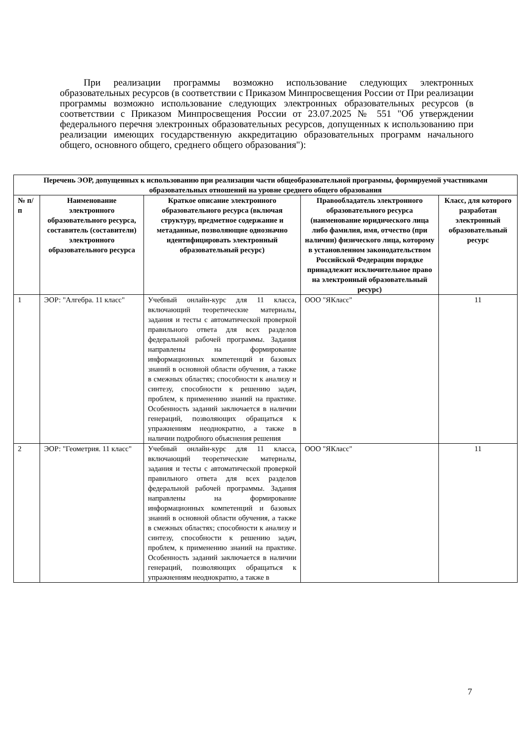При реализации программы возможно использование следующих электронных образовательных ресурсов (в соответствии с Приказом Минпросвещения России от При реализации программы возможно использование следующих электронных образовательных ресурсов (в соответствии с Приказом Минпросвещения России от 23.07.2025 № 551 "Об утверждении федерального перечня электронных образовательных ресурсов, допущенных к использованию при реализации имеющих государственную аккредитацию образовательных программ начального общего, основного общего, среднего общего образования"):
| Перечень ЭОР, допущенных к использованию при реализации части общеобразовательной программы, формируемой участниками образовательных отношений на уровне среднего общего образования | | | | |
| --- | --- | --- | --- | --- |
| № п/п | Наименование электронного образовательного ресурса, составитель (составители) электронного образовательного ресурса | Краткое описание электронного образовательного ресурса (включая структуру, предметное содержание и метаданные, позволяющие однозначно идентифицировать электронный образовательный ресурс) | Правообладатель электронного образовательного ресурса (наименование юридического лица либо фамилия, имя, отчество (при наличии) физического лица, которому в установленном законодательством Российской Федерации порядке принадлежит исключительное право на электронный образовательный ресурс) | Класс, для которого разработан электронный образовательный ресурс |
| 1 | ЭОР: "Алгебра. 11 класс" | Учебный онлайн-курс для 11 класса, включающий теоретические материалы, задания и тесты с автоматической проверкой правильного ответа для всех разделов федеральной рабочей программы. Задания направлены на формирование информационных компетенций и базовых знаний в основной области обучения, а также в смежных областях; способности к анализу и синтезу, способности к решению задач, проблем, к применению знаний на практике. Особенность заданий заключается в наличии генераций, позволяющих обращаться к упражнениям неоднократно, а также в наличии подробного объяснения решения | ООО "ЯКласс" | 11 |
| 2 | ЭОР: "Геометрия. 11 класс" | Учебный онлайн-курс для 11 класса, включающий теоретические материалы, задания и тесты с автоматической проверкой правильного ответа для всех разделов федеральной рабочей программы. Задания направлены на формирование информационных компетенций и базовых знаний в основной области обучения, а также в смежных областях; способности к анализу и синтезу, способности к решению задач, проблем, к применению знаний на практике. Особенность заданий заключается в наличии генераций, позволяющих обращаться к упражнениям неоднократно, а также в | ООО "ЯКласс" | 11 |
7